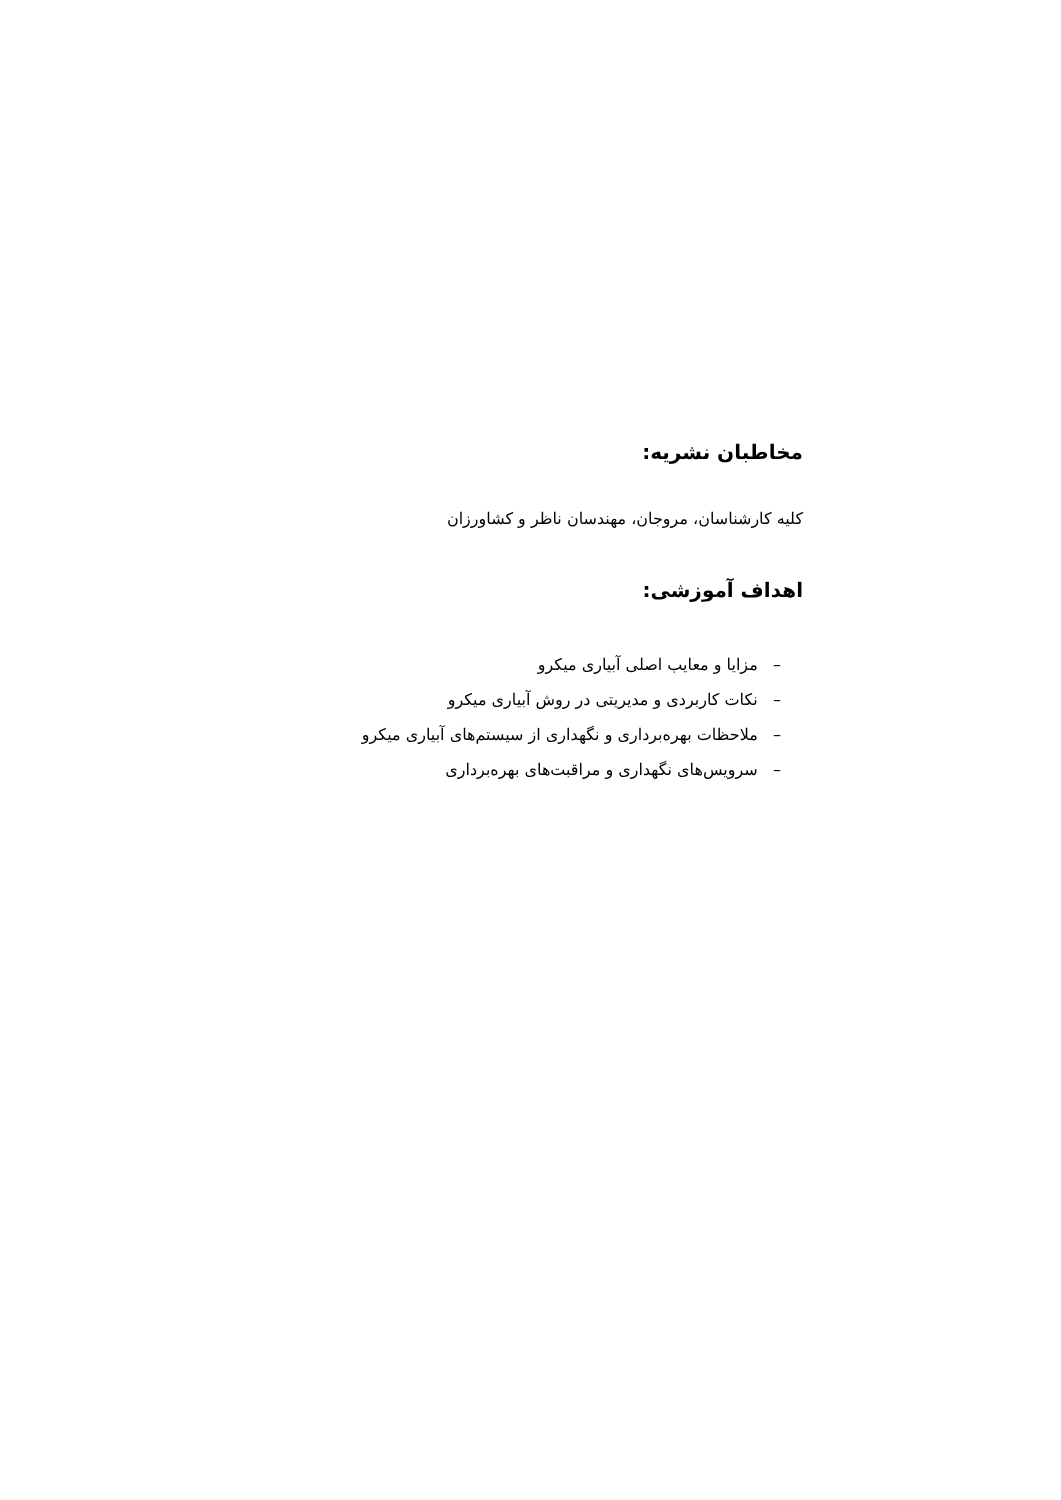مخاطبان نشریه:
کلیه کارشناسان، مروجان، مهندسان ناظر و کشاورزان
اهداف آموزشی:
– مزایا و معایب اصلی آبیاری میکرو
– نکات کاربردی و مدیریتی در روش آبیاری میکرو
– ملاحظات بهره‌برداری و نگهداری از سیستم‌های آبیاری میکرو
– سرویس‌های نگهداری و مراقبت‌های بهره‌برداری